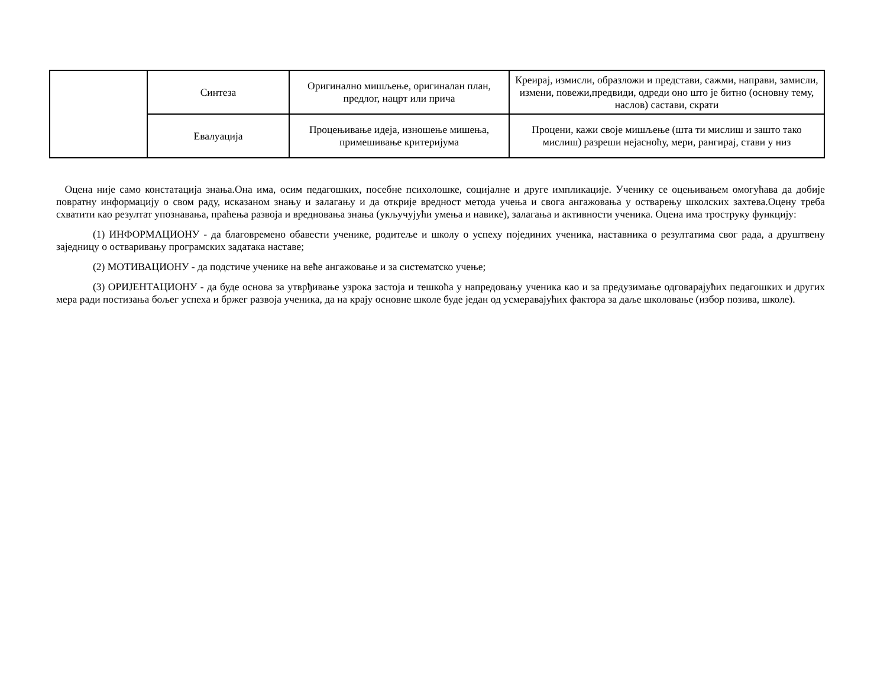| | Синтеза | Оригинално мишљење, оригиналан план, предлог, нацрт или прича | Креирај, измисли, образложи и представи, сажми, направи, замисли, измени, повежи,предвиди, одреди оно што је битно (основну тему, наслов) састави, скрати |
| | Евалуација | Процењивање идеја, изношење мишења, примешивање критеријума | Процени, кажи своје мишљење (шта ти мислиш и зашто тако мислиш) разреши нејасноћу, мери, рангирај, стави у низ |
Оцена није само констатација знања.Она има, осим педагошких, посебне психолошке, социјалне и друге импликације. Ученику се оцењивањем омогућава да добије повратну информацију о свом раду, исказаном знању и залагању и да открије вредност метода учења и свога ангажовања у остварењу школских захтева.Оцену треба схватити као резултат упознавања, праћења развоја и вредновања знања (укључујући умења и навике), залагања и активности ученика. Оцена има троструку функцију:
(1) ИНФОРМАЦИОНУ - да благовремено обавести ученике, родитеље и школу о успеху појединих ученика, наставника о резултатима свог рада, а друштвену заједницу о остваривању програмских задатака наставе;
(2) МОТИВАЦИОНУ - да подстиче ученике на веће ангажовање и за систематско учење;
(3) ОРИЈЕНТАЦИОНУ - да буде основа за утврђивање узрока застоја и тешкоћа у напредовању ученика као и за предузимање одговарајућих педагошких и других мера ради постизања бољег успеха и бржег развоја ученика, да на крају основне школе буде један од усмеравајућих фактора за даље школовање (избор позива, школе).